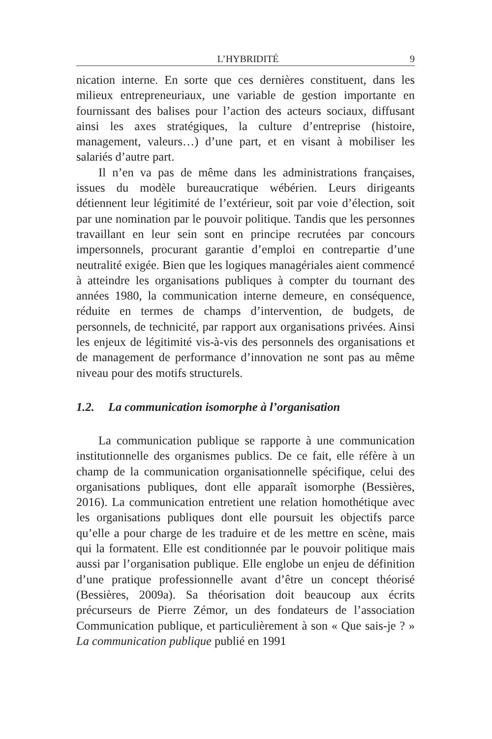L’HYBRIDITÉ 9
nication interne. En sorte que ces dernières constituent, dans les milieux entrepreneuriaux, une variable de gestion importante en fournissant des balises pour l’action des acteurs sociaux, diffusant ainsi les axes stratégiques, la culture d’entreprise (histoire, management, valeurs…) d’une part, et en visant à mobiliser les salariés d’autre part.
Il n’en va pas de même dans les administrations françaises, issues du modèle bureaucratique wébérien. Leurs dirigeants détiennent leur légitimité de l’extérieur, soit par voie d’élection, soit par une nomination par le pouvoir politique. Tandis que les personnes travaillant en leur sein sont en principe recrutées par concours impersonnels, procurant garantie d’emploi en contrepartie d’une neutralité exigée. Bien que les logiques managériales aient commencé à atteindre les organisations publiques à compter du tournant des années 1980, la communication interne demeure, en conséquence, réduite en termes de champs d’intervention, de budgets, de personnels, de technicité, par rapport aux organisations privées. Ainsi les enjeux de légitimité vis-à-vis des personnels des organisations et de management de performance d’innovation ne sont pas au même niveau pour des motifs structurels.
1.2. La communication isomorphe à l’organisation
La communication publique se rapporte à une communication institutionnelle des organismes publics. De ce fait, elle réfère à un champ de la communication organisationnelle spécifique, celui des organisations publiques, dont elle apparaît isomorphe (Bessières, 2016). La communication entretient une relation homothétique avec les organisations publiques dont elle poursuit les objectifs parce qu’elle a pour charge de les traduire et de les mettre en scène, mais qui la formatent. Elle est conditionnée par le pouvoir politique mais aussi par l’organisation publique. Elle englobe un enjeu de définition d’une pratique professionnelle avant d’être un concept théorisé (Bessières, 2009a). Sa théorisation doit beaucoup aux écrits précurseurs de Pierre Zémor, un des fondateurs de l’association Communication publique, et particulièrement à son « Que sais-je ? » La communication publique publié en 1991